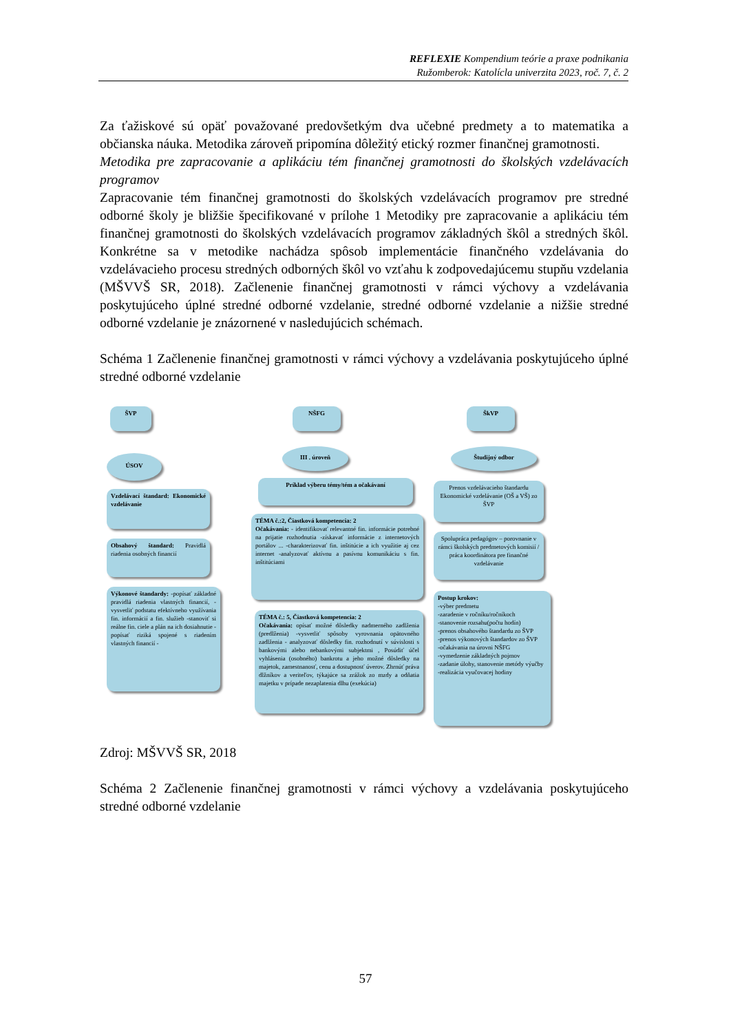REFLEXIE Kompendium teórie a praxe podnikania
Ružomberok: Katolícla univerzita 2023, roč. 7, č. 2
Za ťažiskové sú opäť považované predovšetkým dva učebné predmety a to matematika a občianska náuka. Metodika zároveň pripomína dôležitý etický rozmer finančnej gramotnosti.
Metodika pre zapracovanie a aplikáciu tém finančnej gramotnosti do školských vzdelávacích programov
Zapracovanie tém finančnej gramotnosti do školských vzdelávacích programov pre stredné odborné školy je bližšie špecifikované v prílohe 1 Metodiky pre zapracovanie a aplikáciu tém finančnej gramotnosti do školských vzdelávacích programov základných škôl a stredných škôl. Konkrétne sa v metodike nachádza spôsob implementácie finančného vzdelávania do vzdelávacieho procesu stredných odborných škôl vo vzťahu k zodpovedajúcemu stupňu vzdelania (MŠVVŠ SR, 2018). Začlenenie finančnej gramotnosti v rámci výchovy a vzdelávania poskytujúceho úplné stredné odborné vzdelanie, stredné odborné vzdelanie a nižšie stredné odborné vzdelanie je znázornené v nasledujúcich schémach.
Schéma 1 Začlenenie finančnej gramotnosti v rámci výchovy a vzdelávania poskytujúceho úplné stredné odborné vzdelanie
ŠVP
ÚSOV
Vzdelávací štandard: Ekonomické vzdelávanie
Obsahový štandard: Pravidlá riadenia osobných financií
Výkonové štandardy: -popísať základné pravidlá riadenia vlastných financií, -vysvetliť podstatu efektívneho využívania fin. informácií a fin. služieb -stanoviť si reálne fin. ciele a plán na ich dosiahnutie - popísať riziká spojené s riadením vlastných financií -
NŠFG
III . úroveň
Príklad výberu témy/tém a očakávaní
TÉMA č.:2, Čiastková kompetencia: 2
Očakávania: - identifikovať relevantné fin. informácie potrebné na prijatie rozhodnutia -získavať informácie z internetových portálov ... -charakterizovať fin. inštitúcie a ich využitie aj cez internet -analyzovať aktívnu a pasívnu komunikáciu s fin. inštitúciami
TÉMA č.: 5, Čiastková kompetencia: 2
Očakávania: opísať možné dôsledky nadmerného zadlženia (predlženia) -vysvetliť spôsoby vyrovnania opätovného zadlženia - analyzovať dôsledky fin. rozhodnutí v súvislosti s bankovými alebo nebankovými subjektmi , Posúdiť účel vyhlásenia (osobného) bankrotu a jeho možné dôsledky na majetok, zamestnanosť, cenu a dostupnosť úverov. Zhrnúť práva dlžníkov a veriteľov, týkajúce sa zrážok zo mzdy a odňatia majetku v prípade nezaplatenia dlhu (exekúcia)
ŠkVP
Študijný odbor
Prenos vzdelávacieho štandardu Ekonomické vzdelávanie (OŠ a VŠ) zo ŠVP
Spolupráca pedagógov – porovnanie v rámci školských predmetových komisií / práca koordinátora pre finančné vzdelávanie
Postup krokov:
-výber predmetu
-zaradenie v ročníku/ročníkoch
-stanovenie rozsahu(počtu hodín)
-prenos obsahového štandardu zo ŠVP
-prenos výkonových štandardov zo ŠVP
-očakávania na úrovni NŠFG
-vymedzenie základných pojmov
-zadanie úlohy, stanovenie metódy výučby
-realizácia vyučovacej hodiny
Zdroj: MŠVVŠ SR, 2018
Schéma 2 Začlenenie finančnej gramotnosti v rámci výchovy a vzdelávania poskytujúceho stredné odborné vzdelanie
57